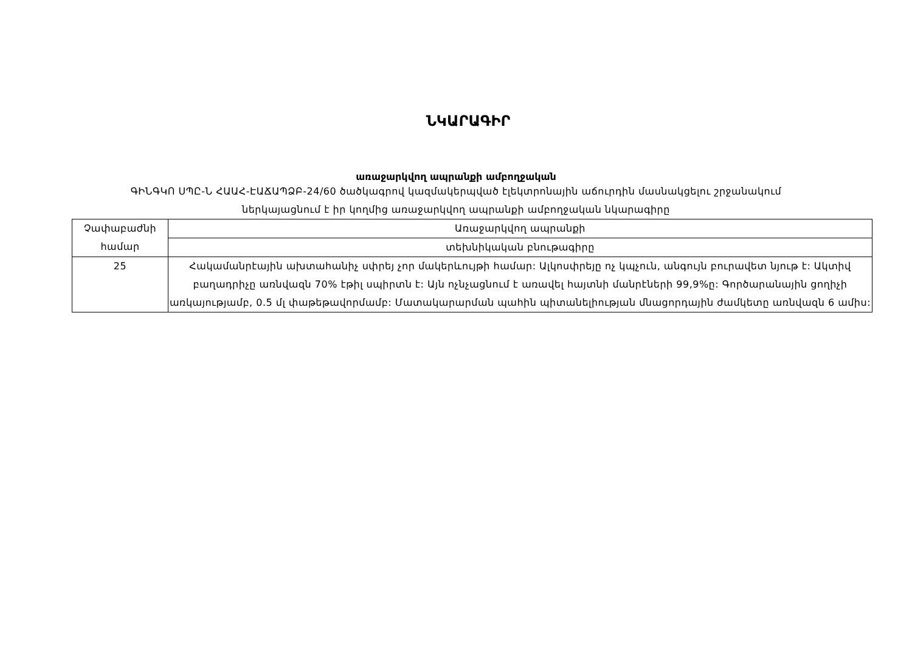ՆԿԱՐԱԳԻՐ
առաջարկվող ապրանքի ամբողջական
ԳԻՆԳԿՈ ՍՊԸ-Ն ՀԱԱՀ-ԷԱՃԱՊՁԲ-24/60 ծածկագրով կազմակերպված էլեկտրոնային աճուրդին մասնակցելու շրջանակում
ներկայացնում է իր կողմից առաջարկվող ապրանքի ամբողջական նկարագիրը
| Չափաբաժնի համար | Առաջարկվող ապրանքի |
| | տեխնիկական բնութագիրը |
| 25 | Հակամանրէային ախտահանիչ սփրեյ չոր մակերևույթի համար: Ալկոսփրեյը ոչ կպչուն, անգույն բուրավետ նյութ է: Ակտիվ բաղադրիչը առնվազն 70% էթիլ սպիրտն է: Այն ոչնչացնում է առավել հայտնի մանրէների 99,9%ը: Գործարանային ցողիչի առկայությամբ, 0.5 մլ փաթեթավորմամբ: Մատակարարման պահին պիտանելիության մնացորդային ժամկետը առնվազն 6 ամիս: |